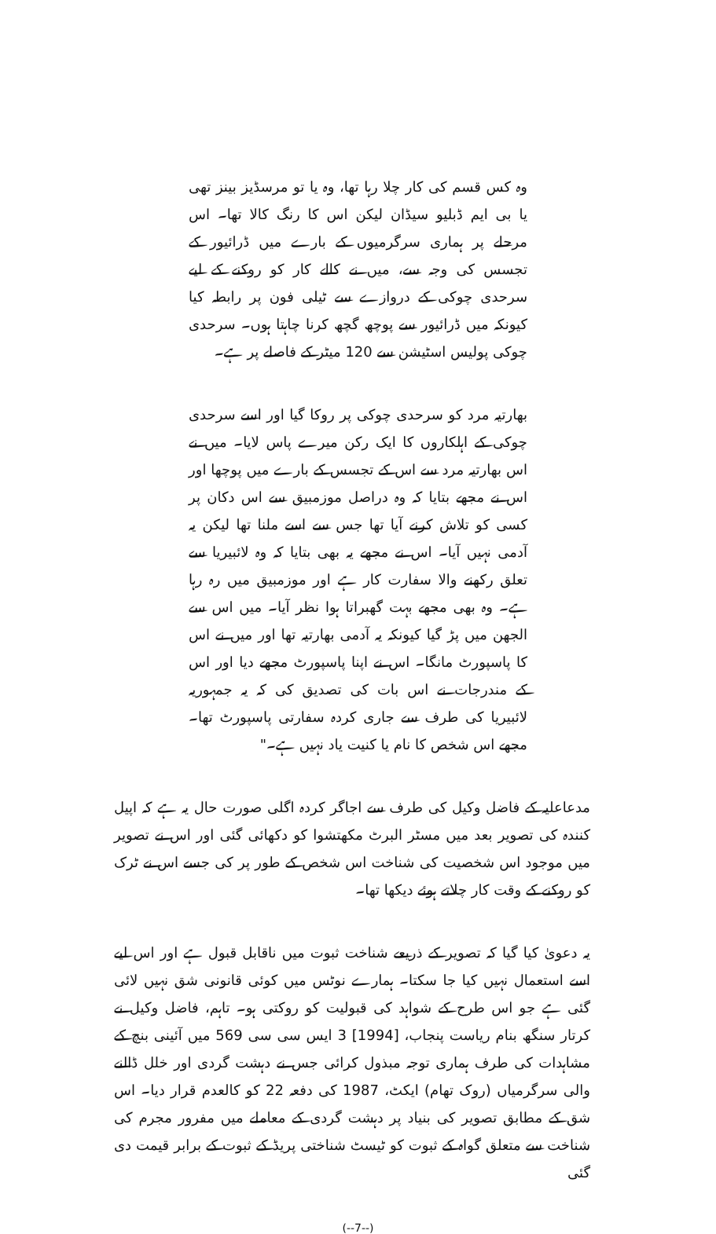وہ کس قسم کی کار چلا رہا تھا، وہ یا تو مرسڈیز بینز تھی یا بی ایم ڈبلیو سیڈان لیکن اس کا رنگ کالا تھا۔ اس مرحلے پر ہماری سرگرمیوں کے بارے میں ڈرائیور کے تجسس کی وجہ سے، میں نے کالے کار کو روکنے کے لیے سرحدی چوکی کے دروازے سے ٹیلی فون پر رابطہ کیا کیونکہ میں ڈرائیور سے پوچھ گچھ کرنا چاہتا ہوں۔ سرحدی چوکی پولیس اسٹیشن سے 120 میٹر کے فاصلے پر ہے۔
بھارتیہ مرد کو سرحدی چوکی پر روکا گیا اور اسے سرحدی چوکی کے اہلکاروں کا ایک رکن میرے پاس لایا۔ میں نے اس بھارتیہ مرد سے اس کے تجسس کے بارے میں پوچھا اور اس نے مجھے بتایا کہ وہ دراصل موزمبیق سے اس دکان پر کسی کو تلاش کرنے آیا تھا جس سے اسے ملنا تھا لیکن یہ آدمی نہیں آیا۔ اس نے مجھے یہ بھی بتایا کہ وہ لائبیریا سے تعلق رکھنے والا سفارت کار ہے اور موزمبیق میں رہ رہا ہے۔ وہ بھی مجھے بہت گھبراتا ہوا نظر آیا۔ میں اس سے الجھن میں پڑ گیا کیونکہ یہ آدمی بھارتیہ تھا اور میں نے اس کا پاسپورٹ مانگا۔ اس نے اپنا پاسپورٹ مجھے دیا اور اس کے مندرجات نے اس بات کی تصدیق کی کہ یہ جمہوریہ لائبیریا کی طرف سے جاری کردہ سفارتی پاسپورٹ تھا۔ مجھے اس شخص کا نام یا کنیت یاد نہیں ہے۔"
مدعاعلیہ کے فاضل وکیل کی طرف سے اجاگر کردہ اگلی صورت حال یہ ہے کہ اپیل کنندہ کی تصویر بعد میں مسٹر البرٹ مکھتشوا کو دکھائی گئی اور اس نے تصویر میں موجود اس شخصیت کی شناخت اس شخص کے طور پر کی جسے اس نے ٹرک کو روکنے کے وقت کار چلاتے ہوئے دیکھا تھا۔
یہ دعویٰ کیا گیا کہ تصویر کے ذریعے شناخت ثبوت میں ناقابل قبول ہے اور اس لیے اسے استعمال نہیں کیا جا سکتا۔ ہمارے نوٹس میں کوئی قانونی شق نہیں لائی گئی ہے جو اس طرح کے شواہد کی قبولیت کو روکتی ہو۔ تاہم، فاضل وکیل نے کرتار سنگھ بنام ریاست پنجاب، [1994] 3 ایس سی سی 569 میں آئینی بنچ کے مشاہدات کی طرف ہماری توجہ مبذول کرائی جس نے دہشت گردی اور خلل ڈالنے والی سرگرمیاں (روک تھام) ایکٹ، 1987 کی دفعہ 22 کو کالعدم قرار دیا۔ اس شق کے مطابق تصویر کی بنیاد پر دہشت گردی کے معاملے میں مفرور مجرم کی شناخت سے متعلق گواہ کے ثبوت کو ٹیسٹ شناختی پریڈ کے ثبوت کے برابر قیمت دی گئی
(--7--)